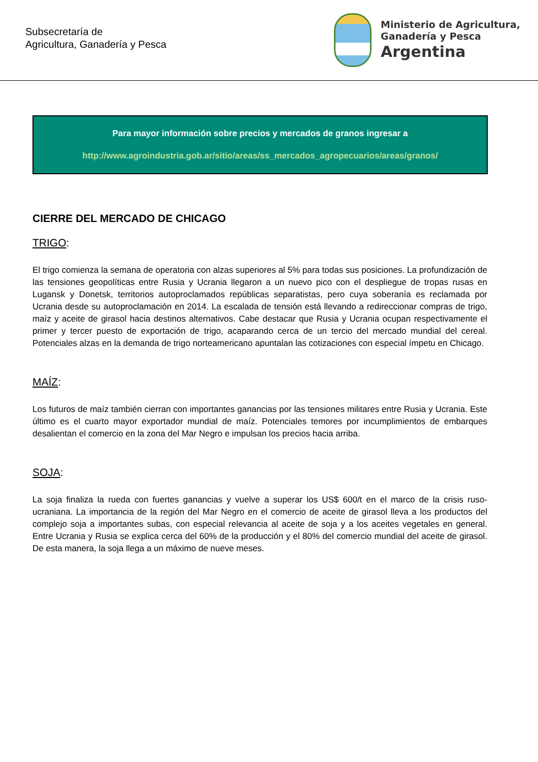Subsecretaría de
Agricultura, Ganadería y Pesca
Ministerio de Agricultura,
Ganadería y Pesca
Argentina
Para mayor información sobre precios y mercados de granos ingresar a
http://www.agroindustria.gob.ar/sitio/areas/ss_mercados_agropecuarios/areas/granos/
CIERRE DEL MERCADO DE CHICAGO
TRIGO:
El trigo comienza la semana de operatoria con alzas superiores al 5% para todas sus posiciones. La profundización de las tensiones geopolíticas entre Rusia y Ucrania llegaron a un nuevo pico con el despliegue de tropas rusas en Lugansk y Donetsk, territorios autoproclamados repúblicas separatistas, pero cuya soberanía es reclamada por Ucrania desde su autoproclamación en 2014. La escalada de tensión está llevando a redireccionar compras de trigo, maíz y aceite de girasol hacia destinos alternativos. Cabe destacar que Rusia y Ucrania ocupan respectivamente el primer y tercer puesto de exportación de trigo, acaparando cerca de un tercio del mercado mundial del cereal. Potenciales alzas en la demanda de trigo norteamericano apuntalan las cotizaciones con especial ímpetu en Chicago.
MAÍZ:
Los futuros de maíz también cierran con importantes ganancias por las tensiones militares entre Rusia y Ucrania. Este último es el cuarto mayor exportador mundial de maíz. Potenciales temores por incumplimientos de embarques desalientan el comercio en la zona del Mar Negro e impulsan los precios hacia arriba.
SOJA:
La soja finaliza la rueda con fuertes ganancias y vuelve a superar los US$ 600/t en el marco de la crisis ruso-ucraniana. La importancia de la región del Mar Negro en el comercio de aceite de girasol lleva a los productos del complejo soja a importantes subas, con especial relevancia al aceite de soja y a los aceites vegetales en general. Entre Ucrania y Rusia se explica cerca del 60% de la producción y el 80% del comercio mundial del aceite de girasol. De esta manera, la soja llega a un máximo de nueve meses.